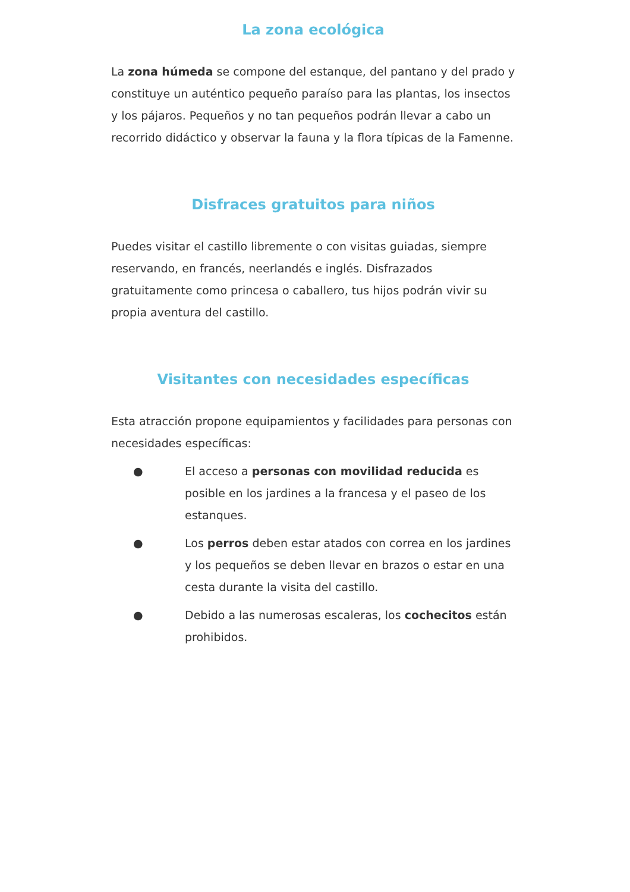La zona ecológica
La zona húmeda se compone del estanque, del pantano y del prado y constituye un auténtico pequeño paraíso para las plantas, los insectos y los pájaros. Pequeños y no tan pequeños podrán llevar a cabo un recorrido didáctico y observar la fauna y la flora típicas de la Famenne.
Disfraces gratuitos para niños
Puedes visitar el castillo libremente o con visitas guiadas, siempre reservando, en francés, neerlandés e inglés. Disfrazados gratuitamente como princesa o caballero, tus hijos podrán vivir su propia aventura del castillo.
Visitantes con necesidades específicas
Esta atracción propone equipamientos y facilidades para personas con necesidades específicas:
● El acceso a personas con movilidad reducida es posible en los jardines a la francesa y el paseo de los estanques.
● Los perros deben estar atados con correa en los jardines y los pequeños se deben llevar en brazos o estar en una cesta durante la visita del castillo.
● Debido a las numerosas escaleras, los cochecitos están prohibidos.